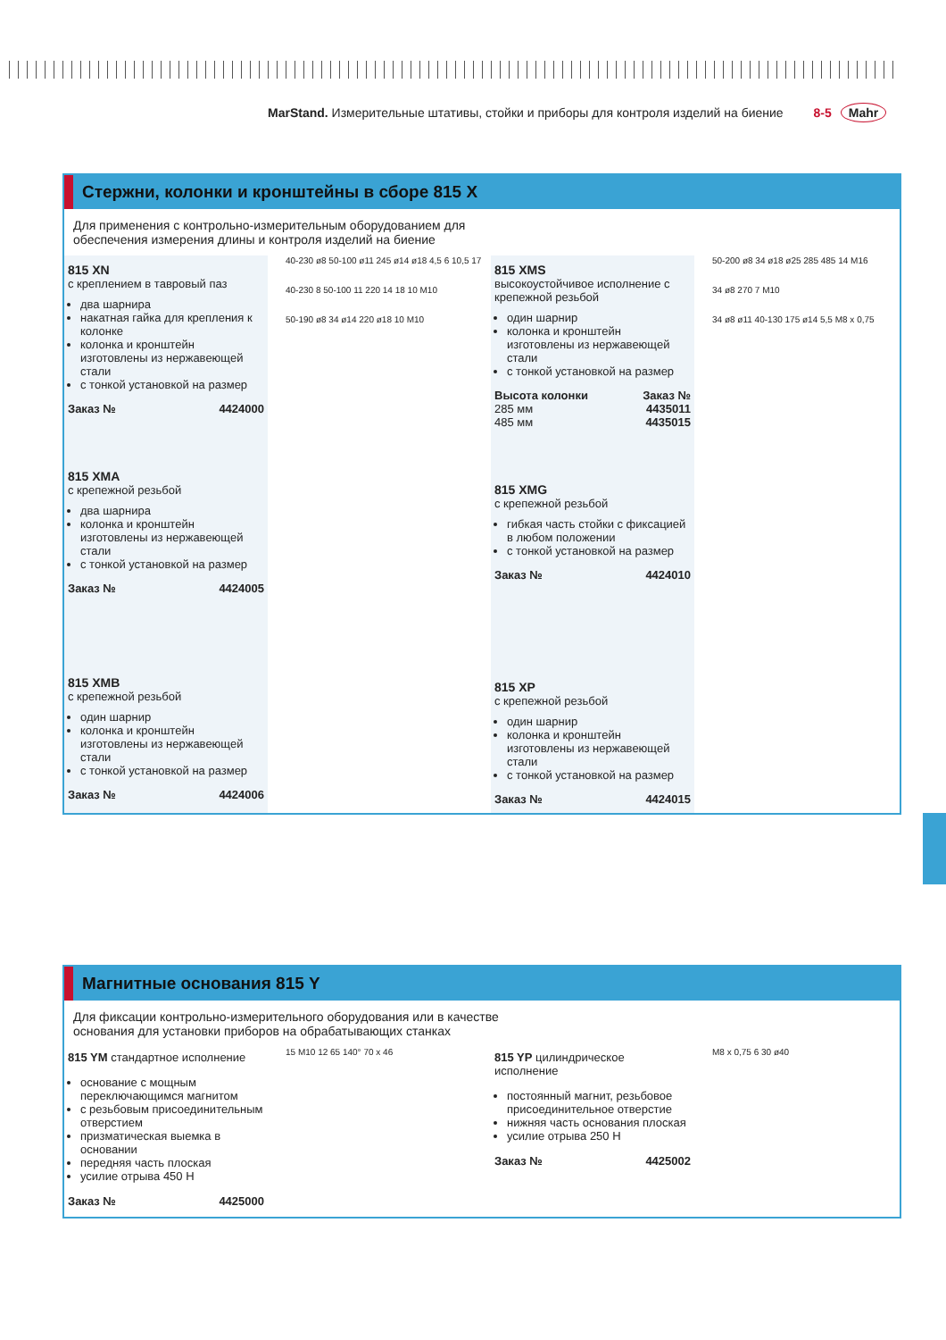MarStand. Измерительные штативы, стойки и приборы для контроля изделий на биение 8-5 Mahr
Стержни, колонки и кронштейны в сборе 815 X
Для применения с контрольно-измерительным оборудованием для
обеспечения измерения длины и контроля изделий на биение
815 XN
с креплением в тавровый паз
два шарнира
накатная гайка для крепления к колонке
колонка и кронштейн изготовлены из нержавеющей стали
с тонкой установкой на размер
Заказ № 4424000
815 XMA
с крепежной резьбой
два шарнира
колонка и кронштейн изготовлены из нержавеющей стали
с тонкой установкой на размер
Заказ № 4424005
815 XMB
с крепежной резьбой
один шарнир
колонка и кронштейн изготовлены из нержавеющей стали
с тонкой установкой на размер
Заказ № 4424006
40-230 ø8 50-100 ø11 245 ø14 ø18 4,5 6 10,5 17
40-230 8 50-100 11 220 14 18 10 M10
50-190 ø8 34 ø14 220 ø18 10 M10
815 XMS
высокоустойчивое исполнение с крепежной резьбой
один шарнир
колонка и кронштейн изготовлены из нержавеющей стали
с тонкой установкой на размер
Высота колонки Заказ №
285 мм 4435011
485 мм 4435015
815 XMG
с крепежной резьбой
гибкая часть стойки с фиксацией в любом положении
с тонкой установкой на размер
Заказ № 4424010
815 XP
с крепежной резьбой
один шарнир
колонка и кронштейн изготовлены из нержавеющей стали
с тонкой установкой на размер
Заказ № 4424015
50-200 ø8 34 ø18 ø25 285 485 14 M16
34 ø8 270 7 M10
34 ø8 ø11 40-130 175 ø14 5,5 M8 x 0,75
Магнитные основания 815 Y
Для фиксации контрольно-измерительного оборудования или в качестве
основания для установки приборов на обрабатывающих станках
815 YM стандартное исполнение
основание с мощным переключающимся магнитом
с резьбовым присоединительным отверстием
призматическая выемка в основании
передняя часть плоская
усилие отрыва 450 Н
Заказ № 4425000
15 M10 12 65 140° 70 x 46
815 YP цилиндрическое исполнение
постоянный магнит, резьбовое присоединительное отверстие
нижняя часть основания плоская
усилие отрыва 250 Н
Заказ № 4425002
M8 x 0,75 6 30 ø40